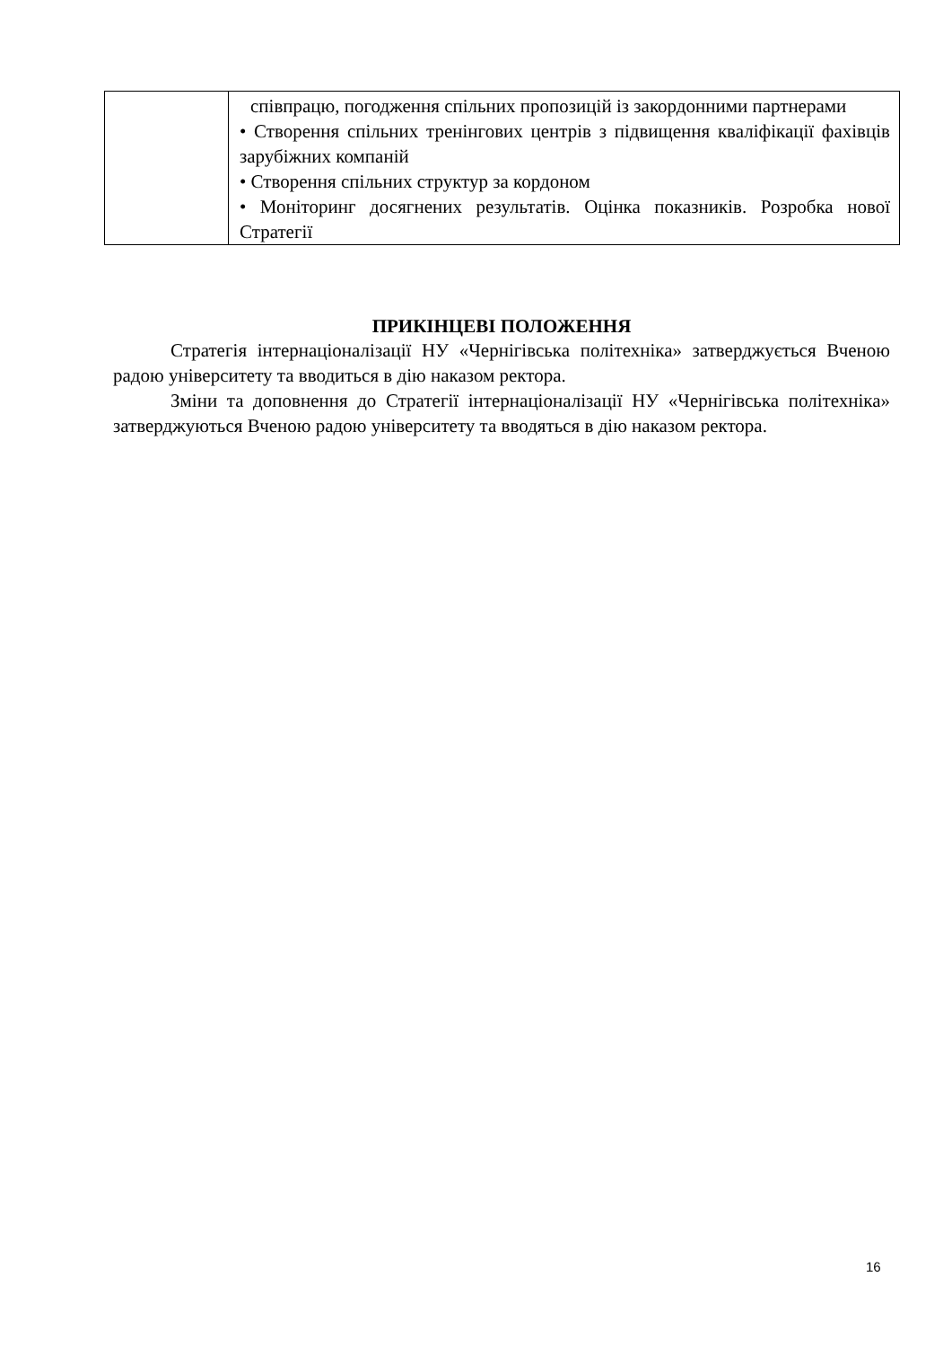| | співпрацю, погодження спільних пропозицій із закордонними партнерами • Створення спільних тренінгових центрів з підвищення кваліфікації фахівців зарубіжних компаній • Створення спільних структур за кордоном • Моніторинг досягнених результатів. Оцінка показників. Розробка нової Стратегії |
ПРИКІНЦЕВІ ПОЛОЖЕННЯ
Стратегія інтернаціоналізації НУ «Чернігівська політехніка» затверджується Вченою радою університету та вводиться в дію наказом ректора.
Зміни та доповнення до Стратегії інтернаціоналізації НУ «Чернігівська політехніка» затверджуються Вченою радою університету та вводяться в дію наказом ректора.
16